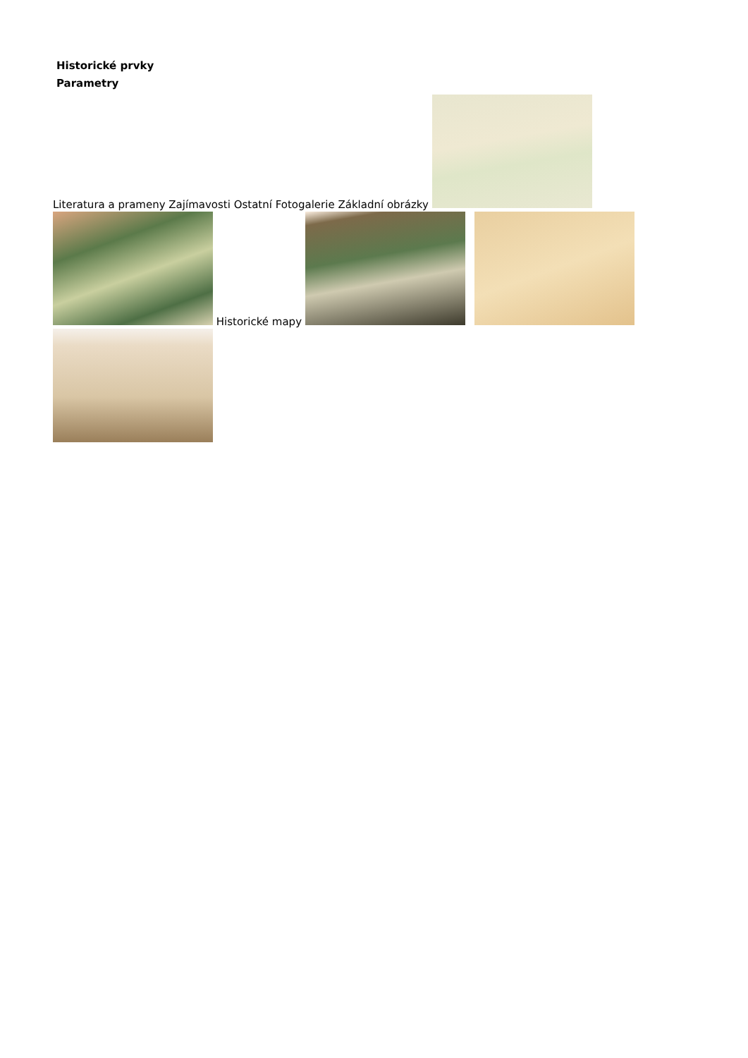Historické prvky
Parametry
Literatura a prameny Zajímavosti Ostatní Fotogalerie Základní obrázky
Historické mapy